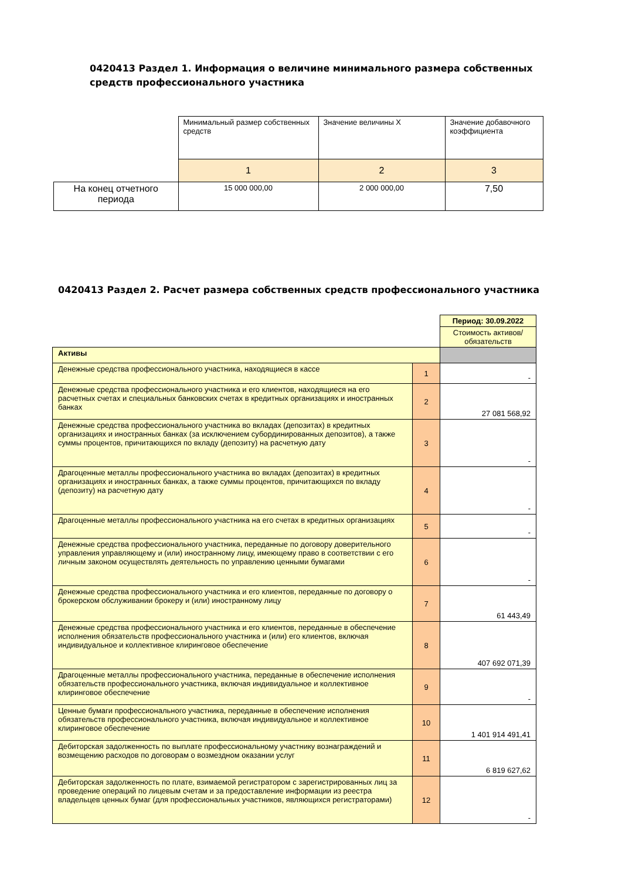0420413 Раздел 1. Информация о величине минимального размера собственных средств профессионального участника
| | Минимальный размер собственных средств | Значение величины X | Значение добавочного коэффициента |
| | 1 | 2 | 3 |
| На конец отчетного периода | 15 000 000,00 | 2 000 000,00 | 7,50 |
0420413 Раздел 2. Расчет размера собственных средств профессионального участника
| | | Период: 30.09.2022 |
| | | Стоимость активов/обязательств |
| Активы | | |
| Денежные средства профессионального участника, находящиеся в кассе | 1 | - |
| Денежные средства профессионального участника и его клиентов, находящиеся на его расчетных счетах и специальных банковских счетах в кредитных организациях и иностранных банках | 2 | 27 081 568,92 |
| Денежные средства профессионального участника во вкладах (депозитах) в кредитных организациях и иностранных банках (за исключением субординированных депозитов), а также суммы процентов, причитающихся по вкладу (депозиту) на расчетную дату | 3 | - |
| Драгоценные металлы профессионального участника во вкладах (депозитах) в кредитных организациях и иностранных банках, а также суммы процентов, причитающихся по вкладу (депозиту) на расчетную дату | 4 | - |
| Драгоценные металлы профессионального участника на его счетах в кредитных организациях | 5 | - |
| Денежные средства профессионального участника, переданные по договору доверительного управления управляющему и (или) иностранному лицу, имеющему право в соответствии с его личным законом осуществлять деятельность по управлению ценными бумагами | 6 | - |
| Денежные средства профессионального участника и его клиентов, переданные по договору о брокерском обслуживании брокеру и (или) иностранному лицу | 7 | 61 443,49 |
| Денежные средства профессионального участника и его клиентов, переданные в обеспечение исполнения обязательств профессионального участника и (или) его клиентов, включая индивидуальное и коллективное клиринговое обеспечение | 8 | 407 692 071,39 |
| Драгоценные металлы профессионального участника, переданные в обеспечение исполнения обязательств профессионального участника, включая индивидуальное и коллективное клиринговое обеспечение | 9 | - |
| Ценные бумаги профессионального участника, переданные в обеспечение исполнения обязательств профессионального участника, включая индивидуальное и коллективное клиринговое обеспечение | 10 | 1 401 914 491,41 |
| Дебиторская задолженность по выплате профессиональному участнику вознаграждений и возмещению расходов по договорам о возмездном оказании услуг | 11 | 6 819 627,62 |
| Дебиторская задолженность по плате, взимаемой регистратором с зарегистрированных лиц за проведение операций по лицевым счетам и за предоставление информации из реестра владельцев ценных бумаг (для профессиональных участников, являющихся регистраторами) | 12 | - |